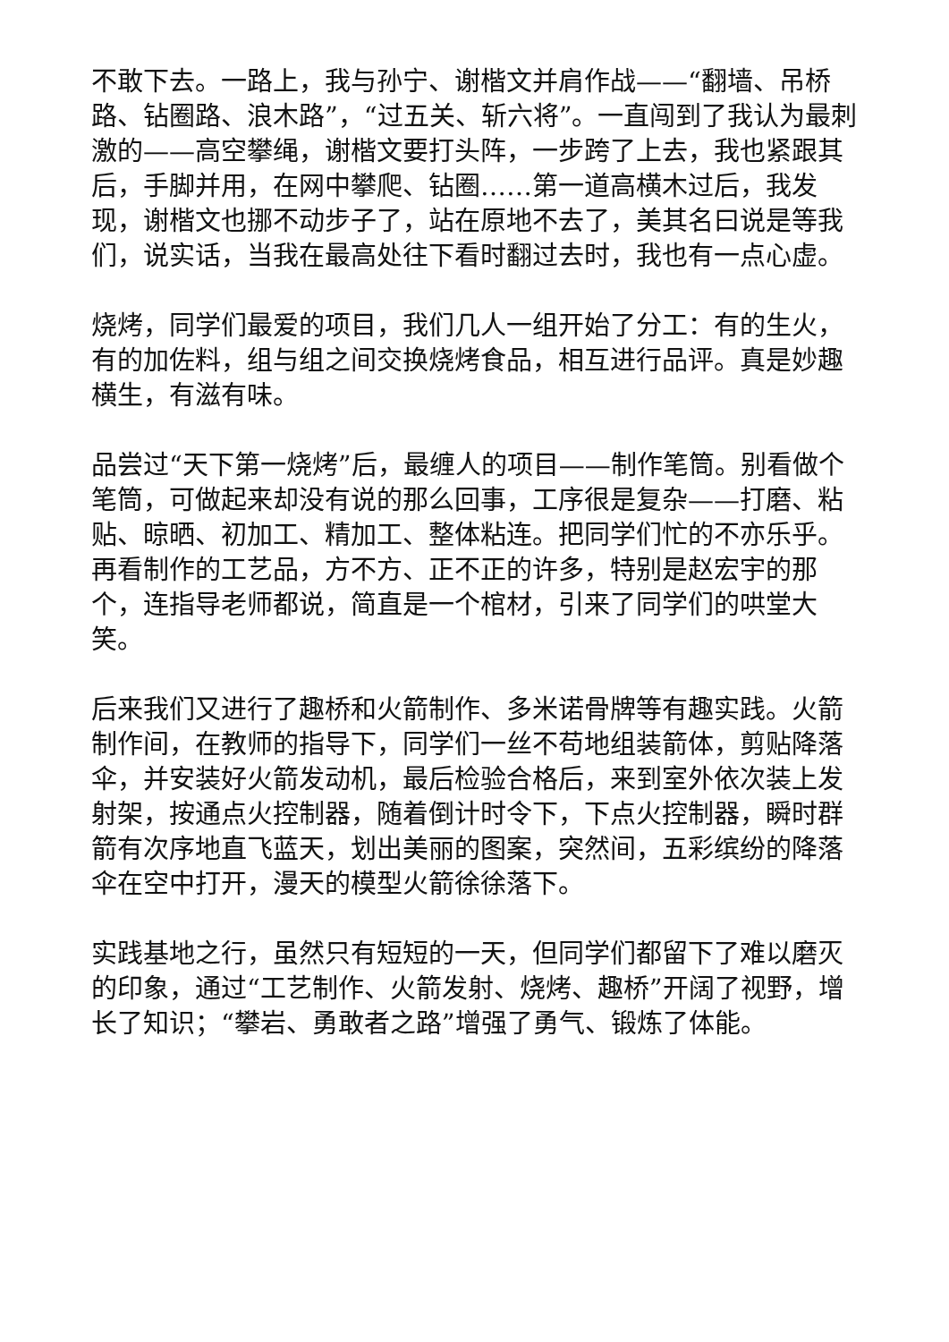不敢下去。一路上，我与孙宁、谢楷文并肩作战——“翻墙、吊桥路、钻圈路、浪木路”，“过五关、斩六将”。一直闯到了我认为最刺激的——高空攀绳，谢楷文要打头阵，一步跨了上去，我也紧跟其后，手脚并用，在网中攀爬、钻圈……第一道高横木过后，我发现，谢楷文也挪不动步子了，站在原地不去了，美其名曰说是等我们，说实话，当我在最高处往下看时翻过去时，我也有一点心虚。
烧烤，同学们最爱的项目，我们几人一组开始了分工：有的生火，有的加佐料，组与组之间交换烧烤食品，相互进行品评。真是妙趣横生，有滋有味。
品尝过“天下第一烧烤”后，最缠人的项目——制作笔筒。别看做个笔筒，可做起来却没有说的那么回事，工序很是复杂——打磨、粘贴、晾晒、初加工、精加工、整体粘连。把同学们忙的不亦乐乎。再看制作的工艺品，方不方、正不正的许多，特别是赵宏宇的那个，连指导老师都说，简直是一个棺材，引来了同学们的哄堂大笑。
后来我们又进行了趣桥和火箭制作、多米诺骨牌等有趣实践。火箭制作间，在教师的指导下，同学们一丝不苟地组装箭体，剪贴降落伞，并安装好火箭发动机，最后检验合格后，来到室外依次装上发射架，按通点火控制器，随着倒计时令下，下点火控制器，瞬时群箭有次序地直飞蓝天，划出美丽的图案，突然间，五彩缤纷的降落伞在空中打开，漫天的模型火箭徐徐落下。
实践基地之行，虽然只有短短的一天，但同学们都留下了难以磨灭的印象，通过“工艺制作、火箭发射、烧烤、趣桥”开阔了视野，增长了知识；“攀岩、勇敢者之路”增强了勇气、锻炼了体能。